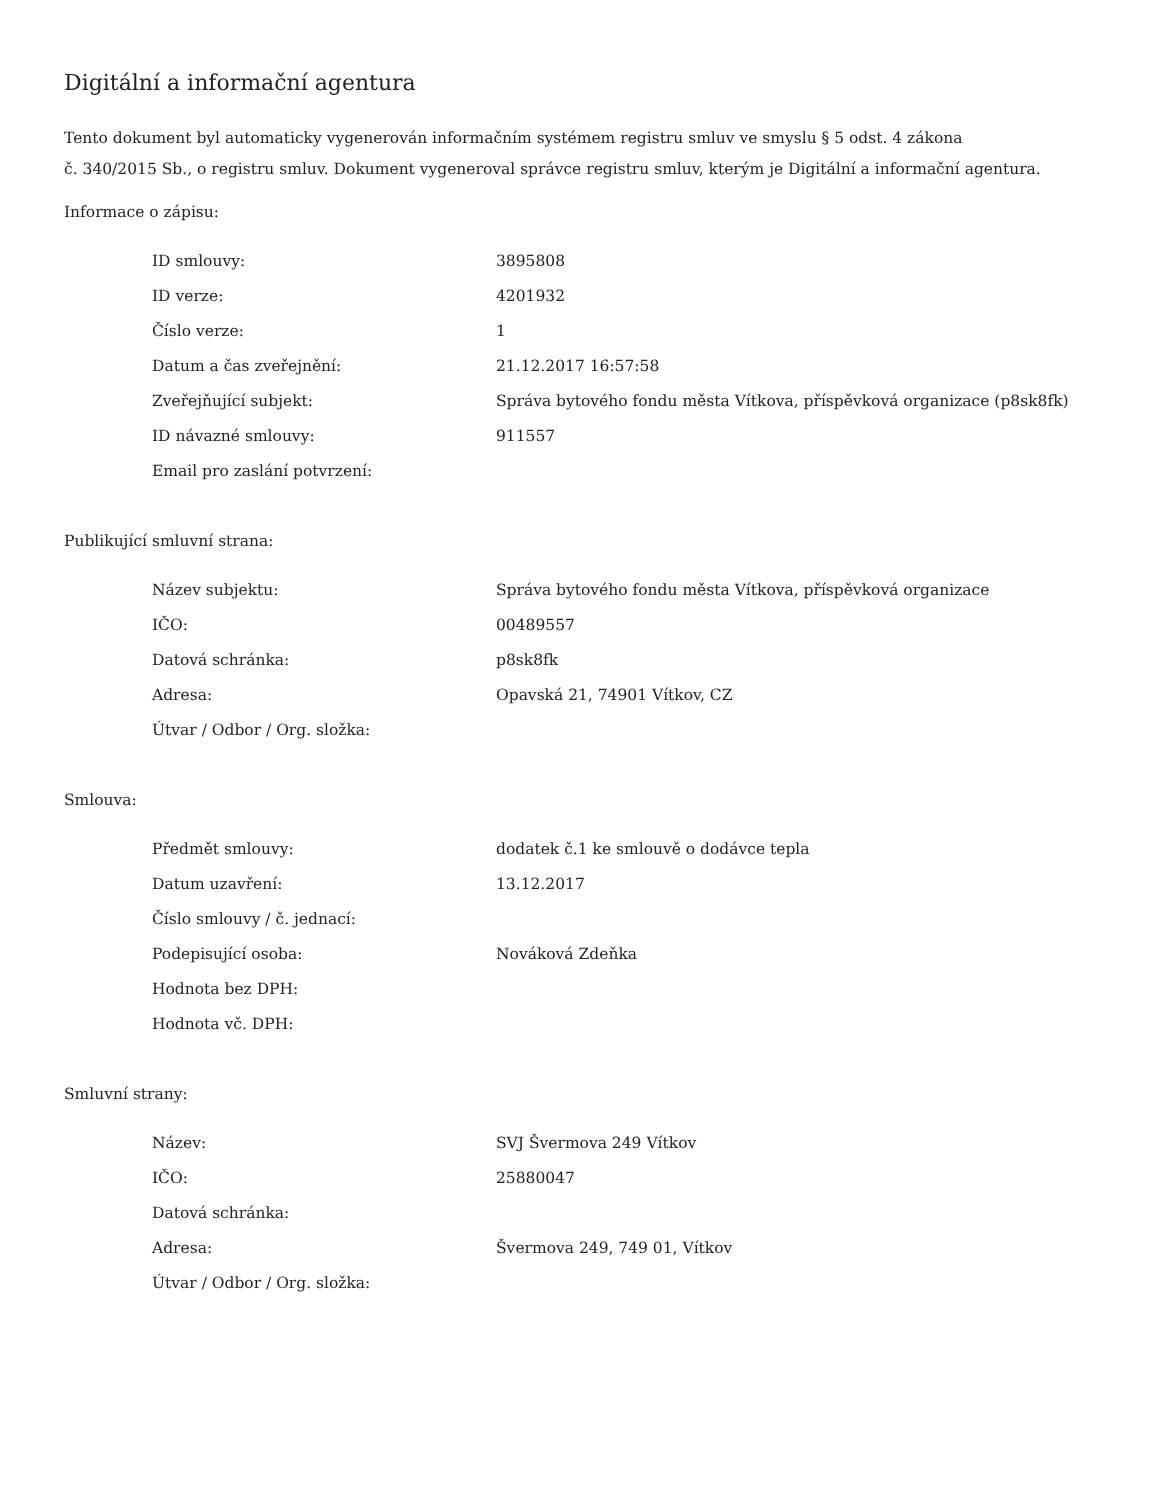Digitální a informační agentura
Tento dokument byl automaticky vygenerován informačním systémem registru smluv ve smyslu § 5 odst. 4 zákona
č. 340/2015 Sb., o registru smluv. Dokument vygeneroval správce registru smluv, kterým je Digitální a informační agentura.
Informace o zápisu:
| ID smlouvy: | 3895808 |
| ID verze: | 4201932 |
| Číslo verze: | 1 |
| Datum a čas zveřejnění: | 21.12.2017 16:57:58 |
| Zveřejňující subjekt: | Správa bytového fondu města Vítkova, příspěvková organizace (p8sk8fk) |
| ID návazné smlouvy: | 911557 |
| Email pro zaslání potvrzení: | |
Publikující smluvní strana:
| Název subjektu: | Správa bytového fondu města Vítkova, příspěvková organizace |
| IČO: | 00489557 |
| Datová schránka: | p8sk8fk |
| Adresa: | Opavská 21, 74901 Vítkov, CZ |
| Útvar / Odbor / Org. složka: | |
Smlouva:
| Předmět smlouvy: | dodatek č.1 ke smlouvě o dodávce tepla |
| Datum uzavření: | 13.12.2017 |
| Číslo smlouvy / č. jednací: | |
| Podepisující osoba: | Nováková Zdeňka |
| Hodnota bez DPH: | |
| Hodnota vč. DPH: | |
Smluvní strany:
| Název: | SVJ Švermova 249 Vítkov |
| IČO: | 25880047 |
| Datová schránka: | |
| Adresa: | Švermova 249, 749 01, Vítkov |
| Útvar / Odbor / Org. složka: | |